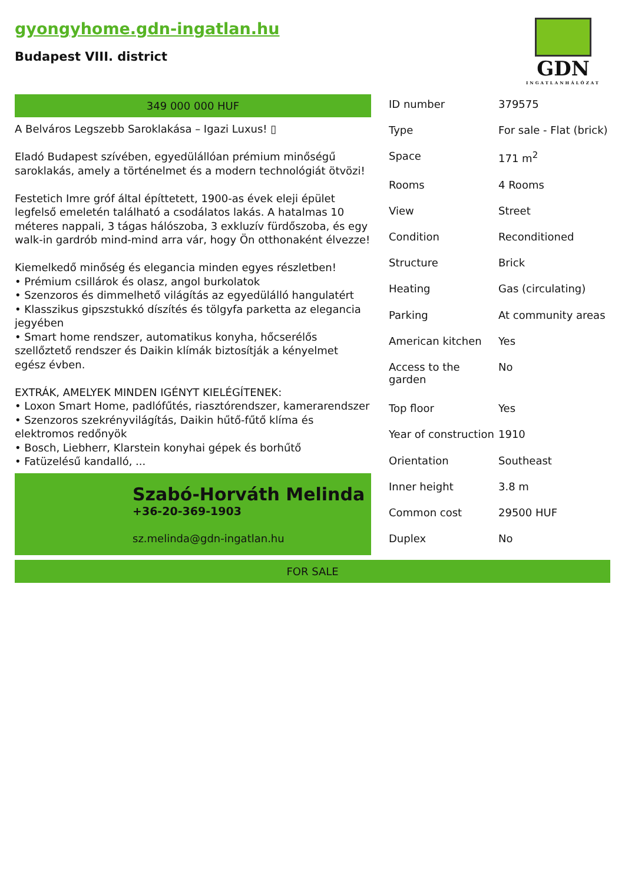gyongyhome.gdn-ingatlan.hu
Budapest VIII. district
GDN
INGATLANHÁLÓZAT
349 000 000 HUF
A Belváros Legszebb Saroklakása – Igazi Luxus! ▯
Eladó Budapest szívében, egyedülállóan prémium minőségű saroklakás, amely a történelmet és a modern technológiát ötvözi!
Festetich Imre gróf által építtetett, 1900-as évek eleji épület legfelső emeletén található a csodálatos lakás. A hatalmas 10 méteres nappali, 3 tágas hálószoba, 3 exkluzív fürdőszoba, és egy walk-in gardrób mind-mind arra vár, hogy Ön otthonaként élvezze!
Kiemelkedő minőség és elegancia minden egyes részletben!
• Prémium csillárok és olasz, angol burkolatok
• Szenzoros és dimmelhető világítás az egyedülálló hangulatért
• Klasszikus gipszstukkó díszítés és tölgyfa parketta az elegancia jegyében
• Smart home rendszer, automatikus konyha, hőcserélős szellőztető rendszer és Daikin klímák biztosítják a kényelmet egész évben.
EXTRÁK, AMELYEK MINDEN IGÉNYT KIELÉGÍTENEK:
• Loxon Smart Home, padlófűtés, riasztórendszer, kamerarendszer
• Szenzoros szekrényvilágítás, Daikin hűtő-fűtő klíma és elektromos redőnyök
• Bosch, Liebherr, Klarstein konyhai gépek és borhűtő
• Fatüzelésű kandalló, ...
Szabó-Horváth Melinda
+36-20-369-1903
sz.melinda@gdn-ingatlan.hu
| ID number | 379575 |
| Type | For sale - Flat (brick) |
| Space | 171 m<sup>2</sup> |
| Rooms | 4 Rooms |
| View | Street |
| Condition | Reconditioned |
| Structure | Brick |
| Heating | Gas (circulating) |
| Parking | At community areas |
| American kitchen | Yes |
| Access to the garden | No |
| Top floor | Yes |
| Year of construction | 1910 |
| Orientation | Southeast |
| Inner height | 3.8 m |
| Common cost | 29500 HUF |
| Duplex | No |
FOR SALE